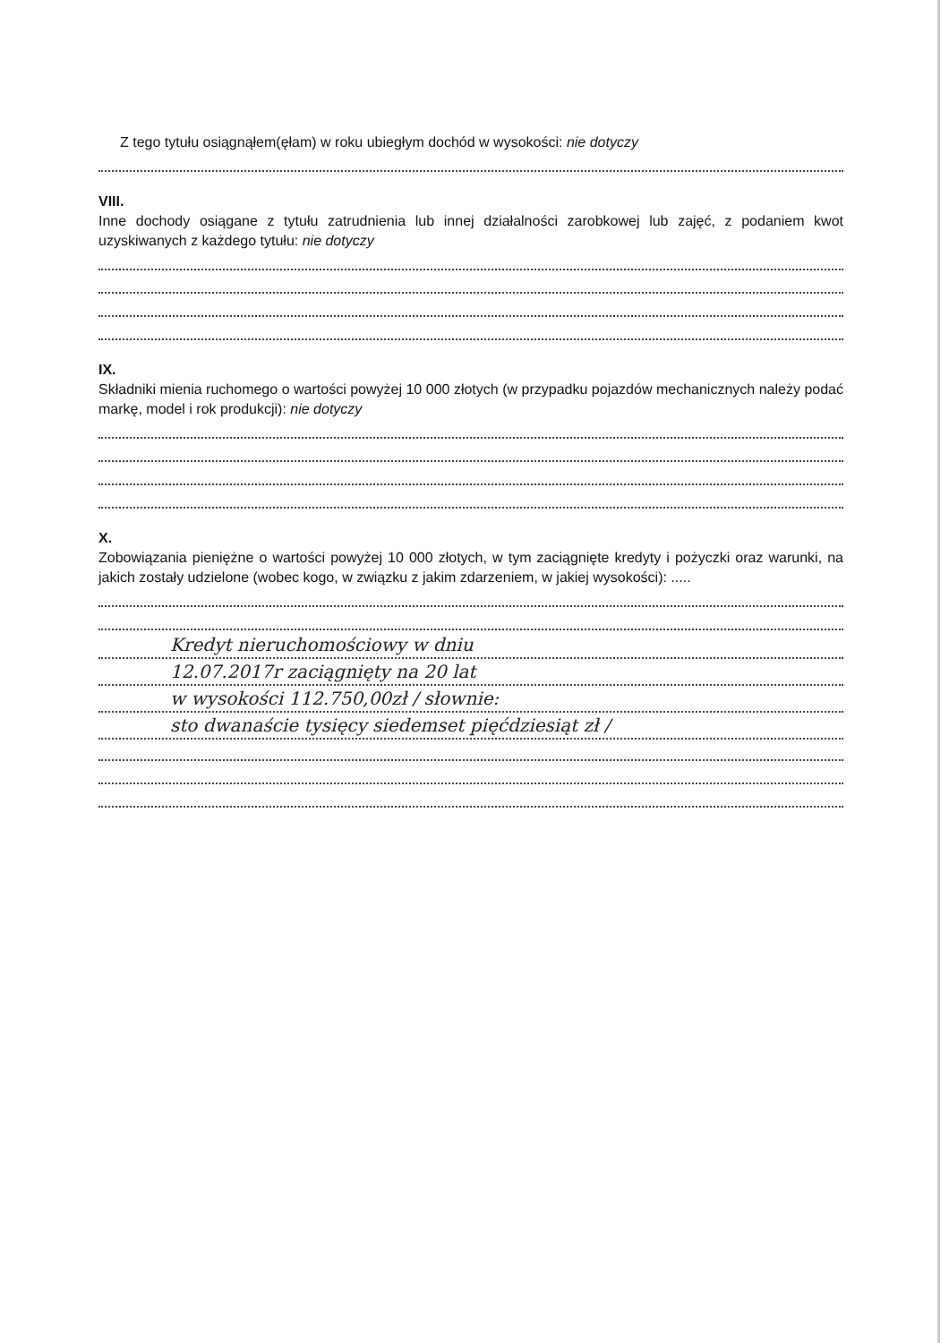Z tego tytułu osiągnąłem(ęłam) w roku ubiegłym dochód w wysokości: nie dotyczy
VIII.
Inne dochody osiągane z tytułu zatrudnienia lub innej działalności zarobkowej lub zajęć, z podaniem kwot uzyskiwanych z każdego tytułu: nie dotyczy
IX.
Składniki mienia ruchomego o wartości powyżej 10 000 złotych (w przypadku pojazdów mechanicznych należy podać markę, model i rok produkcji): nie dotyczy
X.
Zobowiązania pieniężne o wartości powyżej 10 000 złotych, w tym zaciągnięte kredyty i pożyczki oraz warunki, na jakich zostały udzielone (wobec kogo, w związku z jakim zdarzeniem, w jakiej wysokości): .....
Kredyt nieruchomościowy w dniu
12.07.2017r zaciągnięty na 20 lat
w wysokości 112.750,00zł / słownie:
sto dwanaście tysięcy siedemset pięćdziesiąt zł /